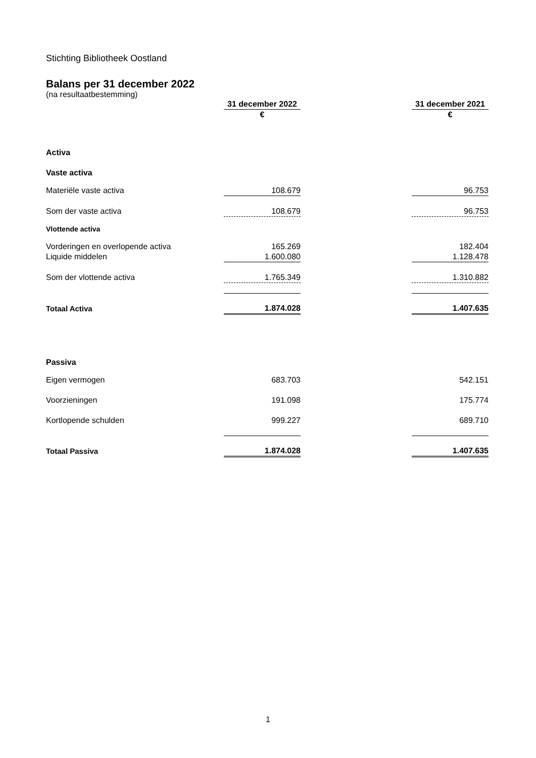Stichting Bibliotheek Oostland
Balans per 31 december 2022
(na resultaatbestemming)
| | 31 december 2022 | | 31 december 2021 |
| | € | | € |
| Activa | | | |
| Vaste activa | | | |
| Materiële vaste activa | 108.679 | | 96.753 |
| Som der vaste activa | 108.679 | | 96.753 |
| Vlottende activa | | | |
| Vorderingen en overlopende activa | 165.269 | | 182.404 |
| Liquide middelen | 1.600.080 | | 1.128.478 |
| Som der vlottende activa | 1.765.349 | | 1.310.882 |
| Totaal Activa | 1.874.028 | | 1.407.635 |
| Passiva | | | |
| Eigen vermogen | 683.703 | | 542.151 |
| Voorzieningen | 191.098 | | 175.774 |
| Kortlopende schulden | 999.227 | | 689.710 |
| Totaal Passiva | 1.874.028 | | 1.407.635 |
1